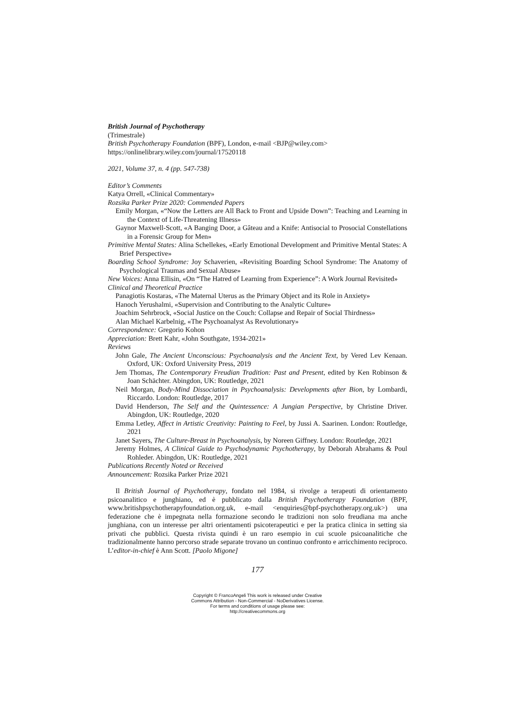British Journal of Psychotherapy
(Trimestrale)
British Psychotherapy Foundation (BPF), London, e-mail <BJP@wiley.com>
https://onlinelibrary.wiley.com/journal/17520118
2021, Volume 37, n. 4 (pp. 547-738)
Editor’s Comments
Katya Orrell, «Clinical Commentary»
Rozsika Parker Prize 2020: Commended Papers
Emily Morgan, «“Now the Letters are All Back to Front and Upside Down”: Teaching and Learning in the Context of Life-Threatening Illness»
Gaynor Maxwell-Scott, «A Banging Door, a Gâteau and a Knife: Antisocial to Prosocial Constellations in a Forensic Group for Men»
Primitive Mental States: Alina Schellekes, «Early Emotional Development and Primitive Mental States: A Brief Perspective»
Boarding School Syndrome: Joy Schaverien, «Revisiting Boarding School Syndrome: The Anatomy of Psychological Traumas and Sexual Abuse»
New Voices: Anna Ellisin, «On “The Hatred of Learning from Experience”: A Work Journal Revisited»
Clinical and Theoretical Practice
Panagiotis Kostaras, «The Maternal Uterus as the Primary Object and its Role in Anxiety»
Hanoch Yerushalmi, «Supervision and Contributing to the Analytic Culture»
Joachim Sehrbrock, «Social Justice on the Couch: Collapse and Repair of Social Thirdness»
Alan Michael Karbelnig, «The Psychoanalyst As Revolutionary»
Correspondence: Gregorio Kohon
Appreciation: Brett Kahr, «John Southgate, 1934-2021»
Reviews
John Gale, The Ancient Unconscious: Psychoanalysis and the Ancient Text, by Vered Lev Kenaan. Oxford, UK: Oxford University Press, 2019
Jem Thomas, The Contemporary Freudian Tradition: Past and Present, edited by Ken Robinson & Joan Schächter. Abingdon, UK: Routledge, 2021
Neil Morgan, Body-Mind Dissociation in Psychoanalysis: Developments after Bion, by Lombardi, Riccardo. London: Routledge, 2017
David Henderson, The Self and the Quintessence: A Jungian Perspective, by Christine Driver. Abingdon, UK: Routledge, 2020
Emma Letley, Affect in Artistic Creativity: Painting to Feel, by Jussi A. Saarinen. London: Routledge, 2021
Janet Sayers, The Culture-Breast in Psychoanalysis, by Noreen Giffney. London: Routledge, 2021
Jeremy Holmes, A Clinical Guide to Psychodynamic Psychotherapy, by Deborah Abrahams & Poul Rohleder. Abingdon, UK: Routledge, 2021
Publications Recently Noted or Received
Announcement: Rozsika Parker Prize 2021
Il British Journal of Psychotherapy, fondato nel 1984, si rivolge a terapeuti di orientamento psicoanalitico e junghiano, ed è pubblicato dalla British Psychotherapy Foundation (BPF, www.britishpsychotherapyfoundation.org.uk, e-mail <enquiries@bpf-psychotherapy.org.uk>) una federazione che è impegnata nella formazione secondo le tradizioni non solo freudiana ma anche junghiana, con un interesse per altri orientamenti psicoterapeutici e per la pratica clinica in setting sia privati che pubblici. Questa rivista quindi è un raro esempio in cui scuole psicoanalitiche che tradizionalmente hanno percorso strade separate trovano un continuo confronto e arricchimento reciproco. L’editor-in-chief è Ann Scott. [Paolo Migone]
177
Copyright © FrancoAngeli This work is released under Creative
Commons Attribution - Non-Commercial - NoDerivatives License.
For terms and conditions of usage please see:
http://creativecommons.org